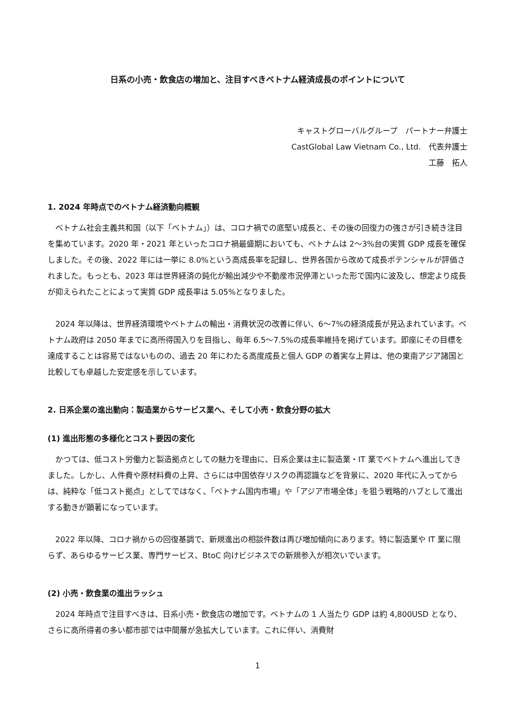日系の小売・飲食店の増加と、注目すべきベトナム経済成長のポイントについて
キャストグローバルグループ　パートナー弁護士
CastGlobal Law Vietnam Co., Ltd.　代表弁護士
工藤　拓人
1. 2024 年時点でのベトナム経済動向概観
ベトナム社会主義共和国（以下「ベトナム」）は、コロナ禍での底堅い成長と、その後の回復力の強さが引き続き注目を集めています。2020 年・2021 年といったコロナ禍最盛期においても、ベトナムは 2〜3%台の実質 GDP 成長を確保しました。その後、2022 年には一挙に 8.0%という高成長率を記録し、世界各国から改めて成長ポテンシャルが評価されました。もっとも、2023 年は世界経済の鈍化が輸出減少や不動産市況停滞といった形で国内に波及し、想定より成長が抑えられたことによって実質 GDP 成長率は 5.05%となりました。
2024 年以降は、世界経済環境やベトナムの輸出・消費状況の改善に伴い、6〜7%の経済成長が見込まれています。ベトナム政府は 2050 年までに高所得国入りを目指し、毎年 6.5〜7.5%の成長率維持を掲げています。即座にその目標を達成することは容易ではないものの、過去 20 年にわたる高度成長と個人 GDP の着実な上昇は、他の東南アジア諸国と比較しても卓越した安定感を示しています。
2. 日系企業の進出動向：製造業からサービス業へ、そして小売・飲食分野の拡大
(1) 進出形態の多様化とコスト要因の変化
かつては、低コスト労働力と製造拠点としての魅力を理由に、日系企業は主に製造業・IT 業でベトナムへ進出してきました。しかし、人件費や原材料費の上昇、さらには中国依存リスクの再認識などを背景に、2020 年代に入ってからは、純粋な「低コスト拠点」としてではなく、「ベトナム国内市場」や「アジア市場全体」を狙う戦略的ハブとして進出する動きが顕著になっています。
2022 年以降、コロナ禍からの回復基調で、新規進出の相談件数は再び増加傾向にあります。特に製造業や IT 業に限らず、あらゆるサービス業、専門サービス、BtoC 向けビジネスでの新規参入が相次いでいます。
(2) 小売・飲食業の進出ラッシュ
2024 年時点で注目すべきは、日系小売・飲食店の増加です。ベトナムの 1 人当たり GDP は約 4,800USD となり、さらに高所得者の多い都市部では中間層が急拡大しています。これに伴い、消費財
1